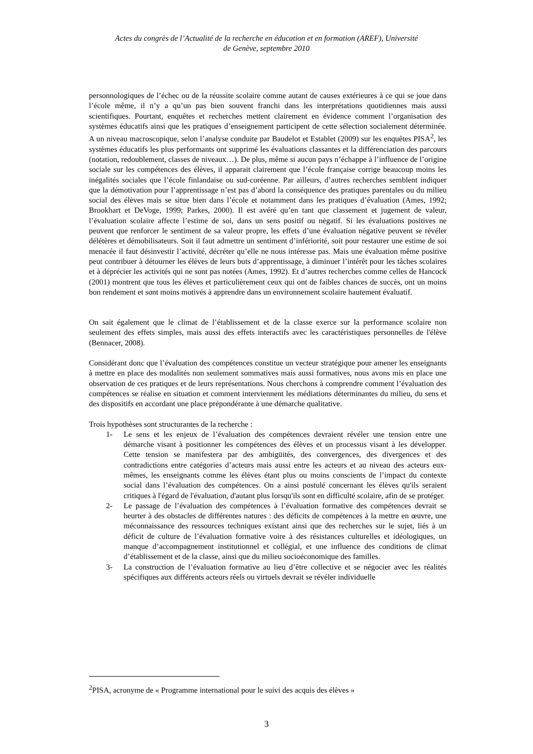Actes du congrès de l’Actualité de la recherche en éducation et en formation (AREF), Université
de Genève, septembre 2010
personnologiques de l’échec ou de la réussite scolaire comme autant de causes extérieures à ce qui se joue dans l’école même, il n’y a qu’un pas bien souvent franchi dans les interprétations quotidiennes mais aussi scientifiques. Pourtant, enquêtes et recherches mettent clairement en évidence comment l’organisation des systèmes éducatifs ainsi que les pratiques d’enseignement participent de cette sélection socialement déterminée. A un niveau macroscopique, selon l’analyse conduite par Baudelot et Establet (2009) sur les enquêtes PISA<sup>2</sup>, les systèmes éducatifs les plus performants ont supprimé les évaluations classantes et la différenciation des parcours (notation, redoublement, classes de niveaux…). De plus, même si aucun pays n’échappe à l’influence de l’origine sociale sur les compétences des élèves, il apparait clairement que l’école française corrige beaucoup moins les inégalités sociales que l’école finlandaise ou sud-coréenne. Par ailleurs, d’autres recherches semblent indiquer que la démotivation pour l’apprentissage n’est pas d’abord la conséquence des pratiques parentales ou du milieu social des élèves mais se situe bien dans l’école et notamment dans les pratiques d’évaluation (Ames, 1992; Brookhart et DeVoge, 1999; Parkes, 2000). Il est avéré qu’en tant que classement et jugement de valeur, l’évaluation scolaire affecte l’estime de soi, dans un sens positif ou négatif. Si les évaluations positives ne peuvent que renforcer le sentiment de sa valeur propre, les effets d’une évaluation négative peuvent se révéler délétères et démobilisateurs. Soit il faut admettre un sentiment d’infériorité, soit pour restaurer une estime de soi menacée il faut désinvestir l’activité, décréter qu’elle ne nous intéresse pas. Mais une évaluation même positive peut contribuer à détourner les élèves de leurs buts d’apprentissage, à diminuer l’intérêt pour les tâches scolaires et à déprécier les activités qui ne sont pas notées (Ames, 1992). Et d’autres recherches comme celles de Hancock (2001) montrent que tous les élèves et particulièrement ceux qui ont de faibles chances de succès, ont un moins bon rendement et sont moins motivés à apprendre dans un environnement scolaire hautement évaluatif.
On sait également que le climat de l’établissement et de la classe exerce sur la performance scolaire non seulement des effets simples, mais aussi des effets interactifs avec les caractéristiques personnelles de l'élève (Bennacer, 2008).
Considérant donc que l’évaluation des compétences constitue un vecteur stratégique pour amener les enseignants à mettre en place des modalités non seulement sommatives mais aussi formatives, nous avons mis en place une observation de ces pratiques et de leurs représentations. Nous cherchons à comprendre comment l’évaluation des compétences se réalise en situation et comment interviennent les médiations déterminantes du milieu, du sens et des dispositifs en accordant une place prépondérante à une démarche qualitative.
Trois hypothèses sont structurantes de la recherche :
1- Le sens et les enjeux de l’évaluation des compétences devraient révéler une tension entre une démarche visant à positionner les compétences des élèves et un processus visant à les développer. Cette tension se manifestera par des ambigüités, des convergences, des divergences et des contradictions entre catégories d’acteurs mais aussi entre les acteurs et au niveau des acteurs eux-mêmes, les enseignants comme les élèves étant plus ou moins conscients de l’impact du contexte social dans l’évaluation des compétences. On a ainsi postulé concernant les élèves qu'ils seraient critiques à l'égard de l'évaluation, d'autant plus lorsqu'ils sont en difficulté scolaire, afin de se protéger.
2- Le passage de l’évaluation des compétences à l’évaluation formative des compétences devrait se heurter à des obstacles de différentes natures : des déficits de compétences à la mettre en œuvre, une méconnaissance des ressources techniques existant ainsi que des recherches sur le sujet, liés à un déficit de culture de l’évaluation formative voire à des résistances culturelles et idéologiques, un manque d’accompagnement institutionnel et collégial, et une influence des conditions de climat d’établissement et de la classe, ainsi que du milieu socioéconomique des familles.
3- La construction de l’évaluation formative au lieu d’être collective et se négocier avec les réalités spécifiques aux différents acteurs réels ou virtuels devrait se révéler individuelle
<sup>2</sup> PISA, acronyme de « Programme international pour le suivi des acquis des élèves »
3